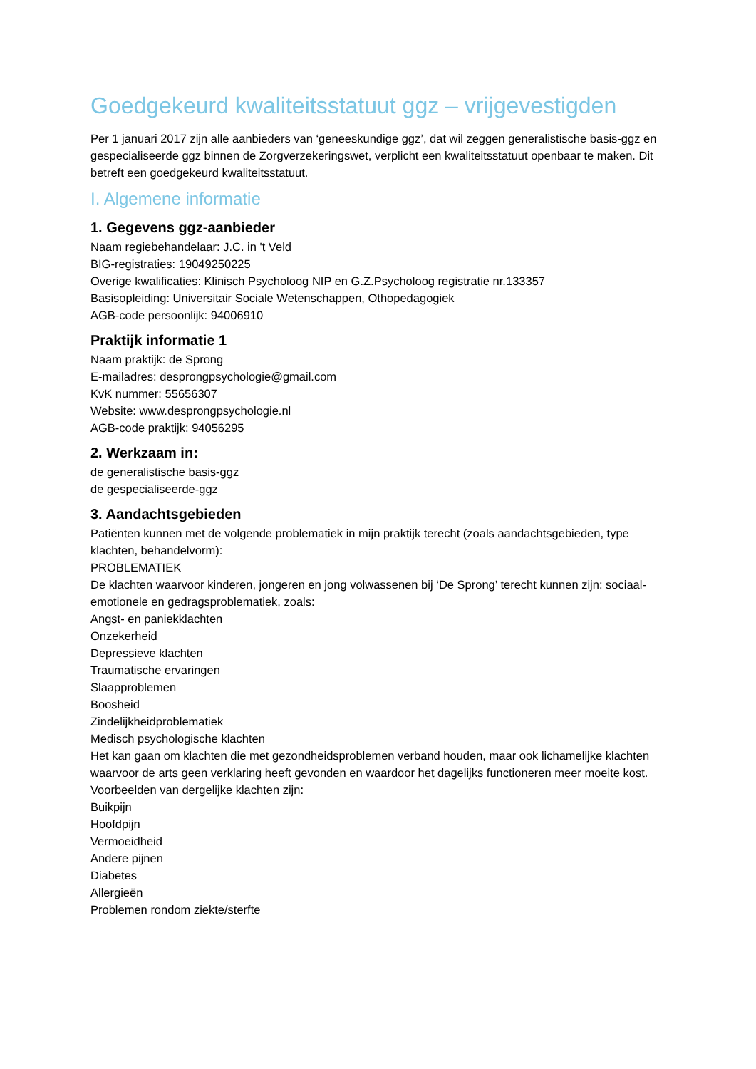Goedgekeurd kwaliteitsstatuut ggz – vrijgevestigden
Per 1 januari 2017 zijn alle aanbieders van ‘geneeskundige ggz’, dat wil zeggen generalistische basis-ggz en gespecialiseerde ggz binnen de Zorgverzekeringswet, verplicht een kwaliteitsstatuut openbaar te maken. Dit betreft een goedgekeurd kwaliteitsstatuut.
I. Algemene informatie
1. Gegevens ggz-aanbieder
Naam regiebehandelaar: J.C. in 't Veld
BIG-registraties: 19049250225
Overige kwalificaties: Klinisch Psycholoog NIP en G.Z.Psycholoog registratie nr.133357
Basisopleiding: Universitair Sociale Wetenschappen, Othopedagogiek
AGB-code persoonlijk: 94006910
Praktijk informatie 1
Naam praktijk: de Sprong
E-mailadres: desprongpsychologie@gmail.com
KvK nummer: 55656307
Website: www.desprongpsychologie.nl
AGB-code praktijk: 94056295
2. Werkzaam in:
de generalistische basis-ggz
de gespecialiseerde-ggz
3. Aandachtsgebieden
Patiënten kunnen met de volgende problematiek in mijn praktijk terecht (zoals aandachtsgebieden, type klachten, behandelvorm):
PROBLEMATIEK
De klachten waarvoor kinderen, jongeren en jong volwassenen bij ‘De Sprong’ terecht kunnen zijn: sociaal-emotionele en gedragsproblematiek, zoals:
Angst- en paniekklachten
Onzekerheid
Depressieve klachten
Traumatische ervaringen
Slaapproblemen
Boosheid
Zindelijkheidproblematiek
Medisch psychologische klachten
Het kan gaan om klachten die met gezondheidsproblemen verband houden, maar ook lichamelijke klachten waarvoor de arts geen verklaring heeft gevonden en waardoor het dagelijks functioneren meer moeite kost. Voorbeelden van dergelijke klachten zijn:
Buikpijn
Hoofdpijn
Vermoeidheid
Andere pijnen
Diabetes
Allergieën
Problemen rondom ziekte/sterfte